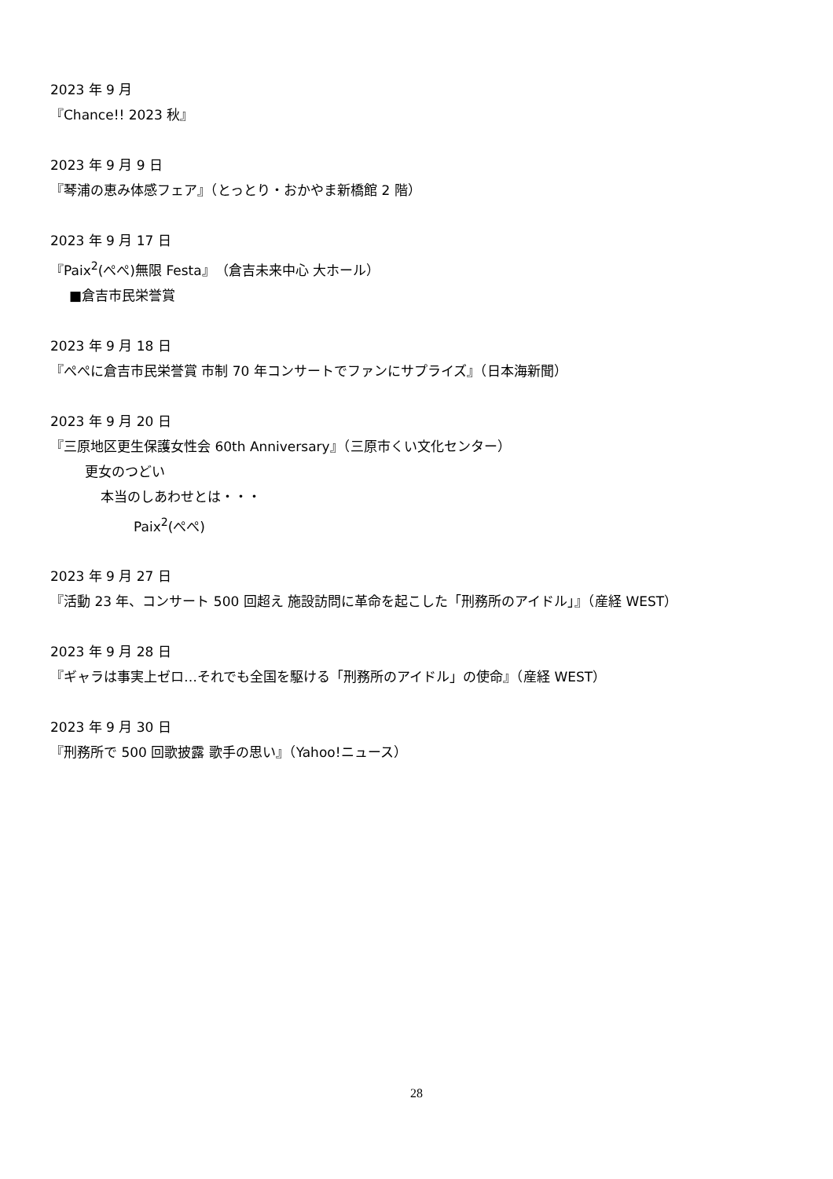2023 年 9 月
『Chance!! 2023 秋』
2023 年 9 月 9 日
『琴浦の恵み体感フェア』（とっとり・おかやま新橋館 2 階）
2023 年 9 月 17 日
『Paix<sup>2</sup>(ぺぺ)無限 Festa』（倉吉未来中心 大ホール）
■倉吉市民栄誉賞
2023 年 9 月 18 日
『ぺぺに倉吉市民栄誉賞 市制 70 年コンサートでファンにサプライズ』（日本海新聞）
2023 年 9 月 20 日
『三原地区更生保護女性会 60th Anniversary』（三原市くい文化センター）
更女のつどい
本当のしあわせとは・・・
Paix<sup>2</sup>(ぺぺ)
2023 年 9 月 27 日
『活動 23 年、コンサート 500 回超え 施設訪問に革命を起こした「刑務所のアイドル」』（産経 WEST）
2023 年 9 月 28 日
『ギャラは事実上ゼロ…それでも全国を駆ける「刑務所のアイドル」の使命』（産経 WEST）
2023 年 9 月 30 日
『刑務所で 500 回歌披露 歌手の思い』（Yahoo!ニュース）
28